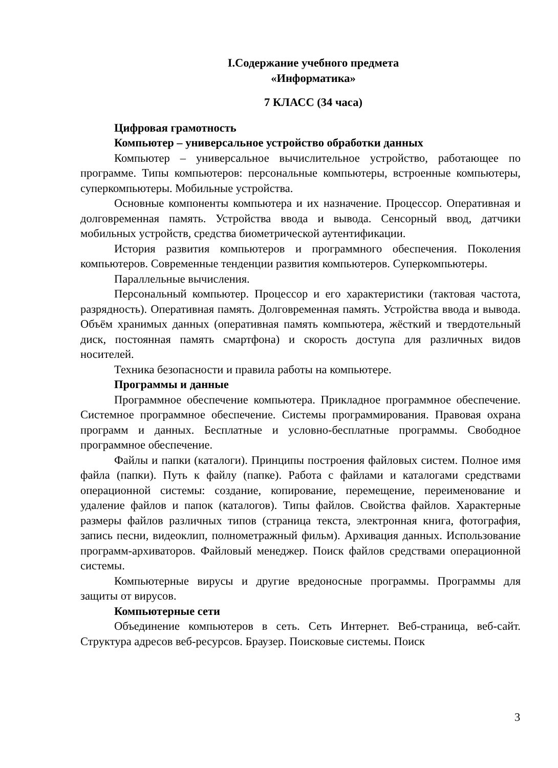I.Содержание учебного предмета
«Информатика»
7 КЛАСС (34 часа)
Цифровая грамотность
Компьютер – универсальное устройство обработки данных
Компьютер – универсальное вычислительное устройство, работающее по программе. Типы компьютеров: персональные компьютеры, встроенные компьютеры, суперкомпьютеры. Мобильные устройства.
Основные компоненты компьютера и их назначение. Процессор. Оперативная и долговременная память. Устройства ввода и вывода. Сенсорный ввод, датчики мобильных устройств, средства биометрической аутентификации.
История развития компьютеров и программного обеспечения. Поколения компьютеров. Современные тенденции развития компьютеров. Суперкомпьютеры.
Параллельные вычисления.
Персональный компьютер. Процессор и его характеристики (тактовая частота, разрядность). Оперативная память. Долговременная память. Устройства ввода и вывода. Объём хранимых данных (оперативная память компьютера, жёсткий и твердотельный диск, постоянная память смартфона) и скорость доступа для различных видов носителей.
Техника безопасности и правила работы на компьютере.
Программы и данные
Программное обеспечение компьютера. Прикладное программное обеспечение. Системное программное обеспечение. Системы программирования. Правовая охрана программ и данных. Бесплатные и условно-бесплатные программы. Свободное программное обеспечение.
Файлы и папки (каталоги). Принципы построения файловых систем. Полное имя файла (папки). Путь к файлу (папке). Работа с файлами и каталогами средствами операционной системы: создание, копирование, перемещение, переименование и удаление файлов и папок (каталогов). Типы файлов. Свойства файлов. Характерные размеры файлов различных типов (страница текста, электронная книга, фотография, запись песни, видеоклип, полнометражный фильм). Архивация данных. Использование программ-архиваторов. Файловый менеджер. Поиск файлов средствами операционной системы.
Компьютерные вирусы и другие вредоносные программы. Программы для защиты от вирусов.
Компьютерные сети
Объединение компьютеров в сеть. Сеть Интернет. Веб-страница, веб-сайт. Структура адресов веб-ресурсов. Браузер. Поисковые системы. Поиск
3